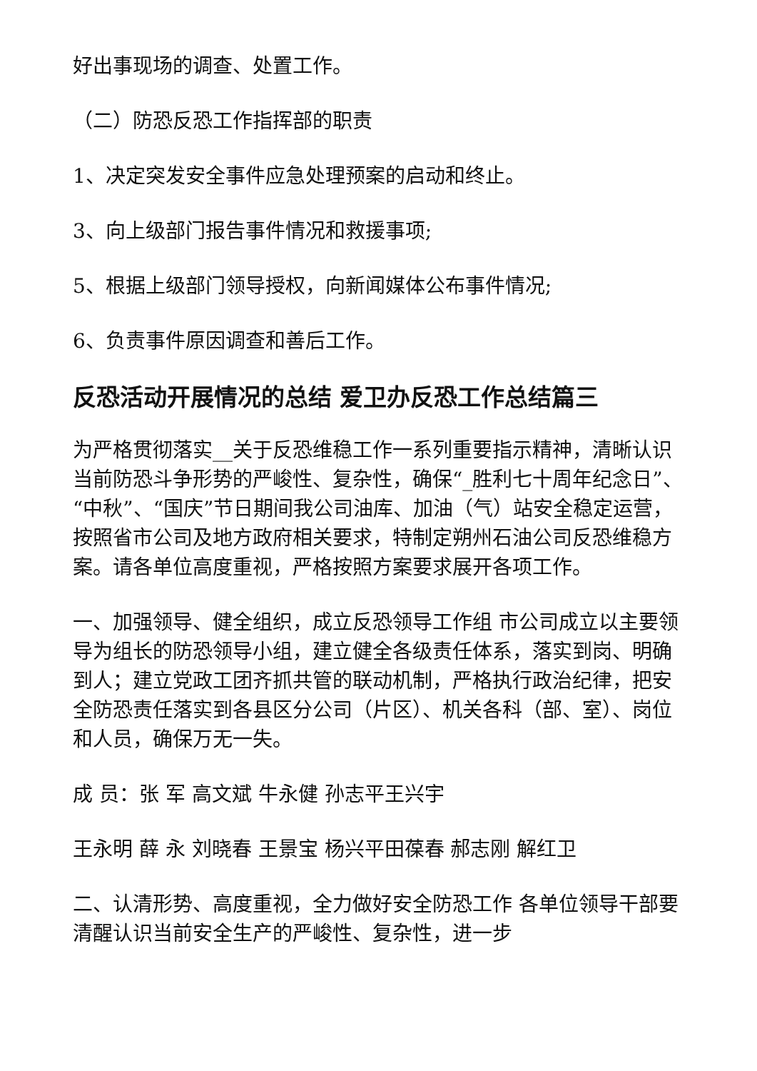好出事现场的调查、处置工作。
（二）防恐反恐工作指挥部的职责
1、决定突发安全事件应急处理预案的启动和终止。
3、向上级部门报告事件情况和救援事项;
5、根据上级部门领导授权，向新闻媒体公布事件情况;
6、负责事件原因调查和善后工作。
反恐活动开展情况的总结 爱卫办反恐工作总结篇三
为严格贯彻落实__关于反恐维稳工作一系列重要指示精神，清晰认识当前防恐斗争形势的严峻性、复杂性，确保“_胜利七十周年纪念日”、“中秋”、“国庆”节日期间我公司油库、加油（气）站安全稳定运营，按照省市公司及地方政府相关要求，特制定朔州石油公司反恐维稳方案。请各单位高度重视，严格按照方案要求展开各项工作。
一、加强领导、健全组织，成立反恐领导工作组 市公司成立以主要领导为组长的防恐领导小组，建立健全各级责任体系，落实到岗、明确到人；建立党政工团齐抓共管的联动机制，严格执行政治纪律，把安全防恐责任落实到各县区分公司（片区）、机关各科（部、室）、岗位和人员，确保万无一失。
成 员：张 军 高文斌 牛永健 孙志平王兴宇
王永明 薛 永 刘晓春 王景宝 杨兴平田葆春 郝志刚 解红卫
二、认清形势、高度重视，全力做好安全防恐工作 各单位领导干部要清醒认识当前安全生产的严峻性、复杂性，进一步